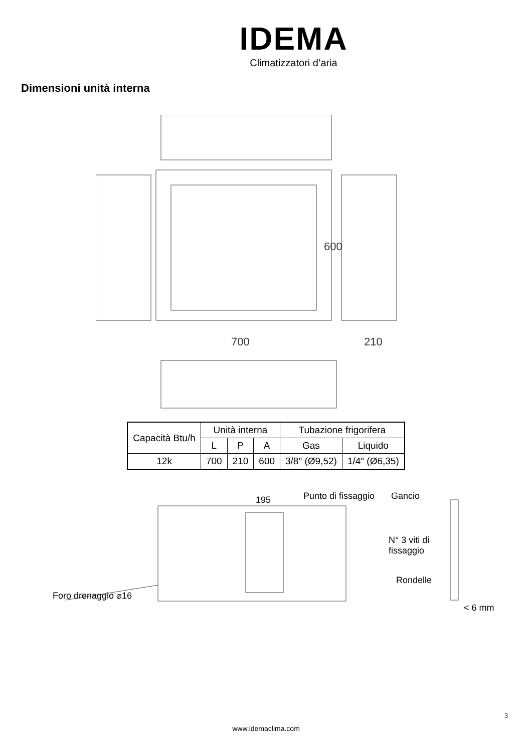IDEMA
Climatizzatori d’aria
Dimensioni unità interna
700
210
600
| Capacità Btu/h | Unità interna | | | Tubazione frigorifera | |
| | L | P | A | Gas | Liquido |
| 12k | 700 | 210 | 600 | 3/8" (Ø9,52) | 1/4" (Ø6,35) |
195 Punto di fissaggio Gancio
N° 3 viti di
fissaggio
Rondelle
< 6 mm
Foro drenaggio ⌀16
3
www.idemaclima.com